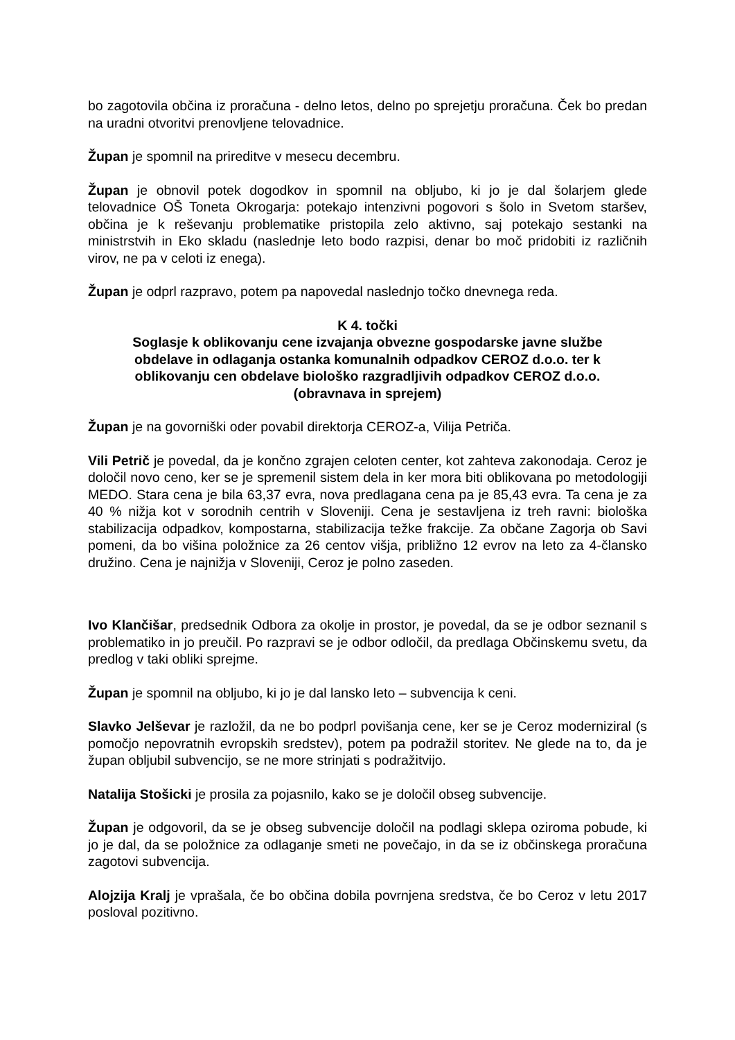bo zagotovila občina iz proračuna - delno letos, delno po sprejetju proračuna. Ček bo predan na uradni otvoritvi prenovljene telovadnice.
Župan je spomnil na prireditve v mesecu decembru.
Župan je obnovil potek dogodkov in spomnil na obljubo, ki jo je dal šolarjem glede telovadnice OŠ Toneta Okrogarja: potekajo intenzivni pogovori s šolo in Svetom staršev, občina je k reševanju problematike pristopila zelo aktivno, saj potekajo sestanki na ministrstvih in Eko skladu (naslednje leto bodo razpisi, denar bo moč pridobiti iz različnih virov, ne pa v celoti iz enega).
Župan je odprl razpravo, potem pa napovedal naslednjo točko dnevnega reda.
K 4. točki
Soglasje k oblikovanju cene izvajanja obvezne gospodarske javne službe obdelave in odlaganja ostanka komunalnih odpadkov CEROZ d.o.o. ter k oblikovanju cen obdelave biološko razgradljivih odpadkov CEROZ d.o.o. (obravnava in sprejem)
Župan je na govorniški oder povabil direktorja CEROZ-a, Vilija Petriča.
Vili Petrič je povedal, da je končno zgrajen celoten center, kot zahteva zakonodaja. Ceroz je določil novo ceno, ker se je spremenil sistem dela in ker mora biti oblikovana po metodologiji MEDO. Stara cena je bila 63,37 evra, nova predlagana cena pa je 85,43 evra. Ta cena je za 40 % nižja kot v sorodnih centrih v Sloveniji. Cena je sestavljena iz treh ravni: biološka stabilizacija odpadkov, kompostarna, stabilizacija težke frakcije. Za občane Zagorja ob Savi pomeni, da bo višina položnice za 26 centov višja, približno 12 evrov na leto za 4-člansko družino. Cena je najnižja v Sloveniji, Ceroz je polno zaseden.
Ivo Klančišar, predsednik Odbora za okolje in prostor, je povedal, da se je odbor seznanil s problematiko in jo preučil. Po razpravi se je odbor odločil, da predlaga Občinskemu svetu, da predlog v taki obliki sprejme.
Župan je spomnil na obljubo, ki jo je dal lansko leto – subvencija k ceni.
Slavko Jelševar je razložil, da ne bo podprl povišanja cene, ker se je Ceroz moderniziral (s pomočjo nepovratnih evropskih sredstev), potem pa podražil storitev. Ne glede na to, da je župan obljubil subvencijo, se ne more strinjati s podražitvijo.
Natalija Stošicki je prosila za pojasnilo, kako se je določil obseg subvencije.
Župan je odgovoril, da se je obseg subvencije določil na podlagi sklepa oziroma pobude, ki jo je dal, da se položnice za odlaganje smeti ne povečajo, in da se iz občinskega proračuna zagotovi subvencija.
Alojzija Kralj je vprašala, če bo občina dobila povrnjena sredstva, če bo Ceroz v letu 2017 posloval pozitivno.